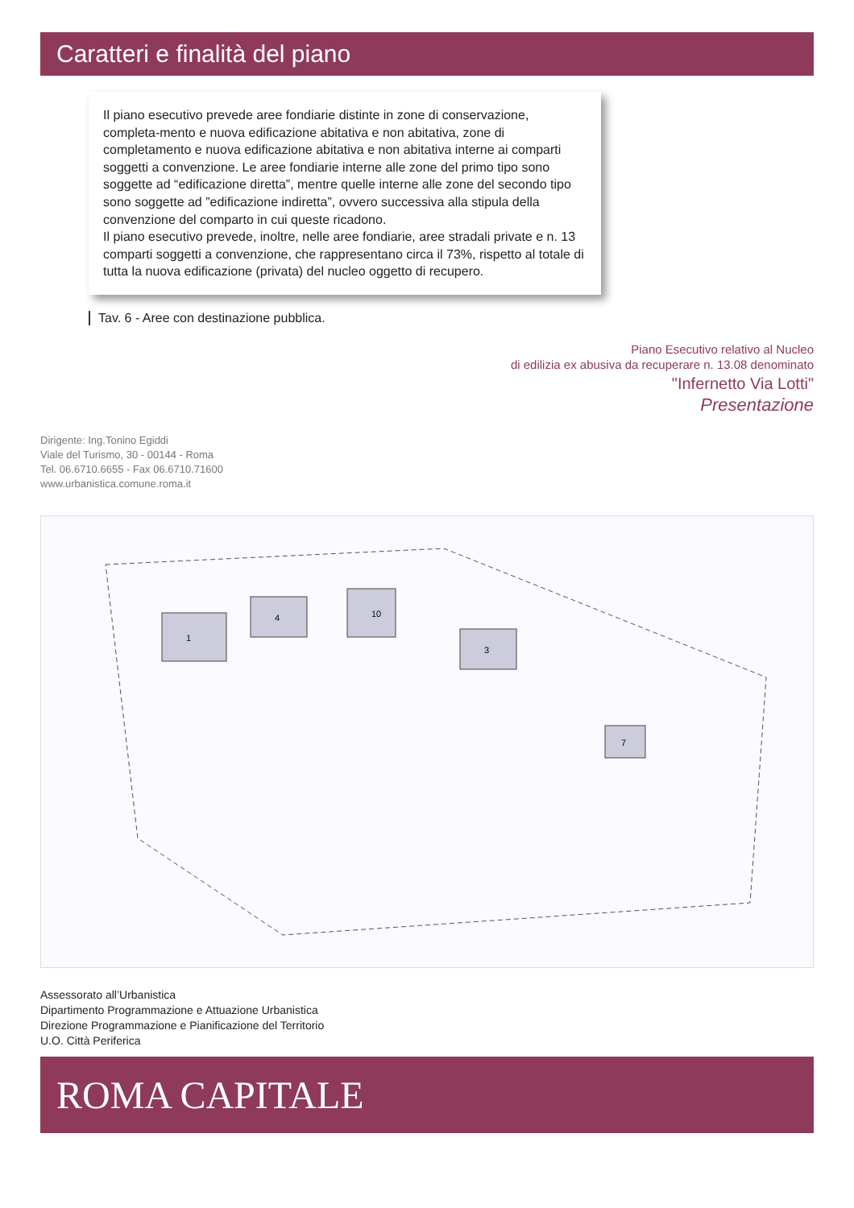Caratteri e finalità del piano
Il piano esecutivo prevede aree fondiarie distinte in zone di conservazione, completa-mento e nuova edificazione abitativa e non abitativa, zone di completamento e nuova edificazione abitativa e non abitativa interne ai comparti soggetti a convenzione. Le aree fondiarie interne alle zone del primo tipo sono soggette ad “edificazione diretta”, mentre quelle interne alle zone del secondo tipo sono soggette ad ”edificazione indiretta”, ovvero successiva alla stipula della convenzione del comparto in cui queste ricadono.
Il piano esecutivo prevede, inoltre, nelle aree fondiarie, aree stradali private e n. 13 comparti soggetti a convenzione, che rappresentano circa il 73%, rispetto al totale di tutta la nuova edificazione (privata) del nucleo oggetto di recupero.
Tav. 6 - Aree con destinazione pubblica.
Piano Esecutivo relativo al Nucleo
di edilizia ex abusiva da recuperare n. 13.08 denominato
"Infernetto Via Lotti"
Presentazione
Dirigente: Ing.Tonino Egiddi
Viale del Turismo, 30 - 00144 - Roma
Tel. 06.6710.6655 - Fax 06.6710.71600
www.urbanistica.comune.roma.it
1
4
10
3
7
Assessorato all’Urbanistica
Dipartimento Programmazione e Attuazione Urbanistica
Direzione Programmazione e Pianificazione del Territorio
U.O. Città Periferica
ROMA CAPITALE